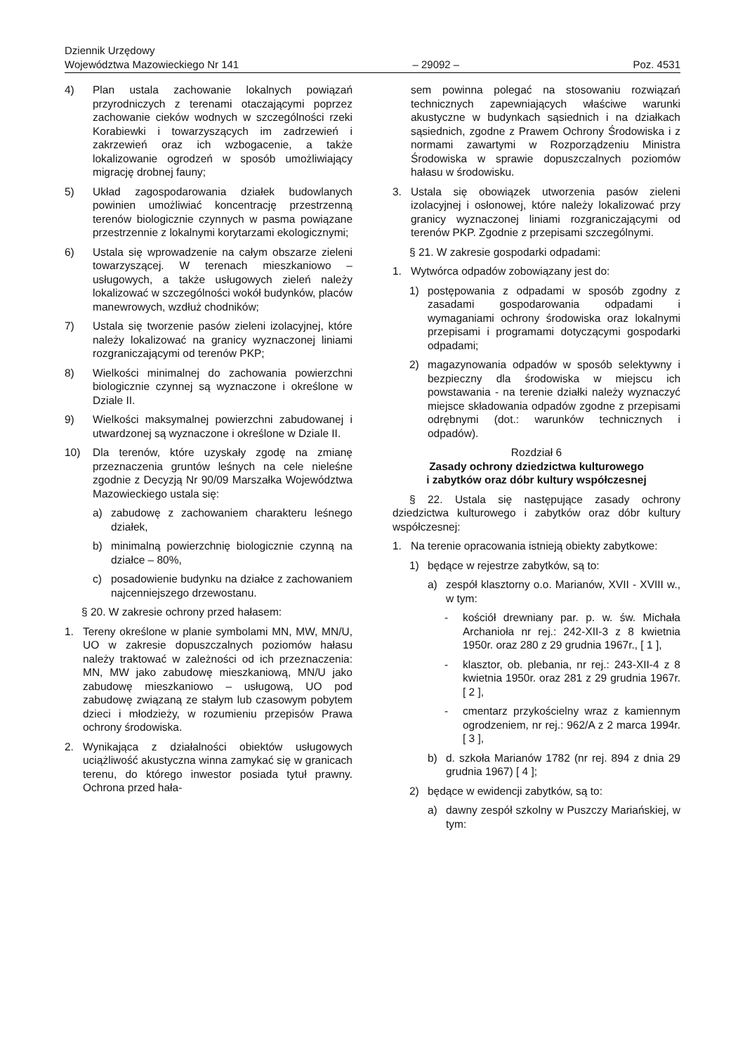Dziennik Urzędowy
Województwa Mazowieckiego Nr 141
– 29092 –
Poz. 4531
4) Plan ustala zachowanie lokalnych powiązań przyrodniczych z terenami otaczającymi poprzez zachowanie cieków wodnych w szczególności rzeki Korabiewki i towarzyszących im zadrzewień i zakrzewień oraz ich wzbogacenie, a także lokalizowanie ogrodzeń w sposób umożliwiający migrację drobnej fauny;
5) Układ zagospodarowania działek budowlanych powinien umożliwiać koncentrację przestrzenną terenów biologicznie czynnych w pasma powiązane przestrzennie z lokalnymi korytarzami ekologicznymi;
6) Ustala się wprowadzenie na całym obszarze zieleni towarzyszącej. W terenach mieszkaniowo – usługowych, a także usługowych zieleń należy lokalizować w szczególności wokół budynków, placów manewrowych, wzdłuż chodników;
7) Ustala się tworzenie pasów zieleni izolacyjnej, które należy lokalizować na granicy wyznaczonej liniami rozgraniczającymi od terenów PKP;
8) Wielkości minimalnej do zachowania powierzchni biologicznie czynnej są wyznaczone i określone w Dziale II.
9) Wielkości maksymalnej powierzchni zabudowanej i utwardzonej są wyznaczone i określone w Dziale II.
10) Dla terenów, które uzyskały zgodę na zmianę przeznaczenia gruntów leśnych na cele nieleśne zgodnie z Decyzją Nr 90/09 Marszałka Województwa Mazowieckiego ustala się:
a) zabudowę z zachowaniem charakteru leśnego działek,
b) minimalną powierzchnię biologicznie czynną na działce – 80%,
c) posadowienie budynku na działce z zachowaniem najcenniejszego drzewostanu.
§ 20. W zakresie ochrony przed hałasem:
1. Tereny określone w planie symbolami MN, MW, MN/U, UO w zakresie dopuszczalnych poziomów hałasu należy traktować w zależności od ich przeznaczenia: MN, MW jako zabudowę mieszkaniową, MN/U jako zabudowę mieszkaniowo – usługową, UO pod zabudowę związaną ze stałym lub czasowym pobytem dzieci i młodzieży, w rozumieniu przepisów Prawa ochrony środowiska.
2. Wynikająca z działalności obiektów usługowych uciążliwość akustyczna winna zamykać się w granicach terenu, do którego inwestor posiada tytuł prawny. Ochrona przed hała-
sem powinna polegać na stosowaniu rozwiązań technicznych zapewniających właściwe warunki akustyczne w budynkach sąsiednich i na działkach sąsiednich, zgodne z Prawem Ochrony Środowiska i z normami zawartymi w Rozporządzeniu Ministra Środowiska w sprawie dopuszczalnych poziomów hałasu w środowisku.
3. Ustala się obowiązek utworzenia pasów zieleni izolacyjnej i osłonowej, które należy lokalizować przy granicy wyznaczonej liniami rozgraniczającymi od terenów PKP. Zgodnie z przepisami szczególnymi.
§ 21. W zakresie gospodarki odpadami:
1. Wytwórca odpadów zobowiązany jest do:
1) postępowania z odpadami w sposób zgodny z zasadami gospodarowania odpadami i wymaganiami ochrony środowiska oraz lokalnymi przepisami i programami dotyczącymi gospodarki odpadami;
2) magazynowania odpadów w sposób selektywny i bezpieczny dla środowiska w miejscu ich powstawania - na terenie działki należy wyznaczyć miejsce składowania odpadów zgodne z przepisami odrębnymi (dot.: warunków technicznych i odpadów).
Rozdział 6
Zasady ochrony dziedzictwa kulturowego
i zabytków oraz dóbr kultury współczesnej
§ 22. Ustala się następujące zasady ochrony dziedzictwa kulturowego i zabytków oraz dóbr kultury współczesnej:
1. Na terenie opracowania istnieją obiekty zabytkowe:
1) będące w rejestrze zabytków, są to:
a) zespół klasztorny o.o. Marianów, XVII - XVIII w., w tym:
- kościół drewniany par. p. w. św. Michała Archanioła nr rej.: 242-XII-3 z 8 kwietnia 1950r. oraz 280 z 29 grudnia 1967r., [ 1 ],
- klasztor, ob. plebania, nr rej.: 243-XII-4 z 8 kwietnia 1950r. oraz 281 z 29 grudnia 1967r. [ 2 ],
- cmentarz przykościelny wraz z kamiennym ogrodzeniem, nr rej.: 962/A z 2 marca 1994r. [ 3 ],
b) d. szkoła Marianów 1782 (nr rej. 894 z dnia 29 grudnia 1967) [ 4 ];
2) będące w ewidencji zabytków, są to:
a) dawny zespół szkolny w Puszczy Mariańskiej, w tym: